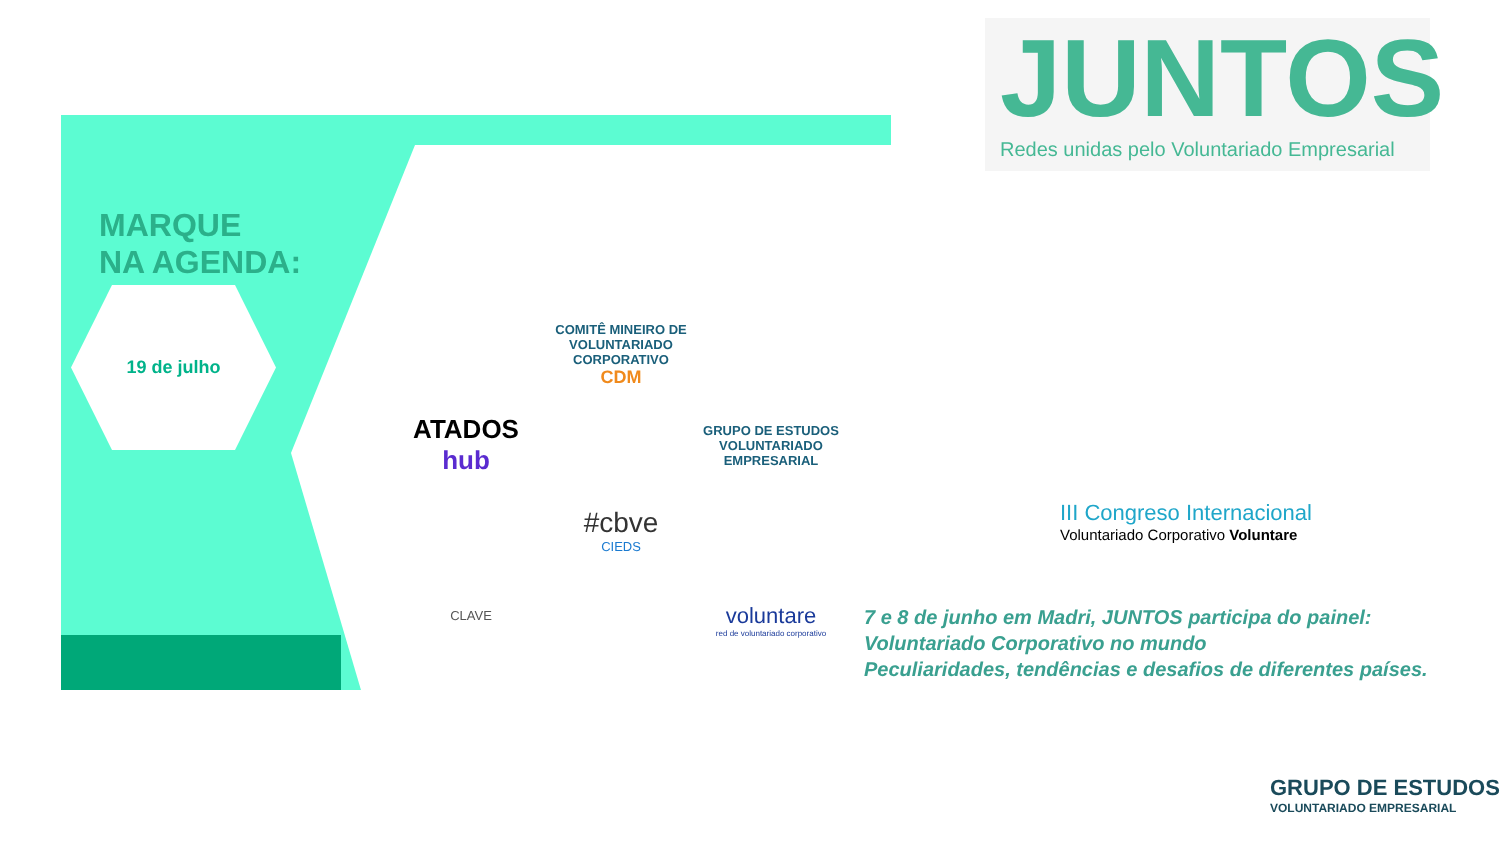MARQUE
NA AGENDA:
19 de julho
ATADOS
hub
COMITÊ MINEIRO DE VOLUNTARIADO CORPORATIVO
CDM
GRUPO DE ESTUDOS
VOLUNTARIADO EMPRESARIAL
#cbve
CIEDS
CLAVE
voluntare
red de voluntariado corporativo
JUNTOS
Redes unidas pelo Voluntariado Empresarial
III Congreso Internacional
Voluntariado Corporativo Voluntare
7 e 8 de junho em Madri, JUNTOS participa do painel:
Voluntariado Corporativo no mundo
Peculiaridades, tendências e desafios de diferentes países.
GRUPO DE ESTUDOS
VOLUNTARIADO EMPRESARIAL